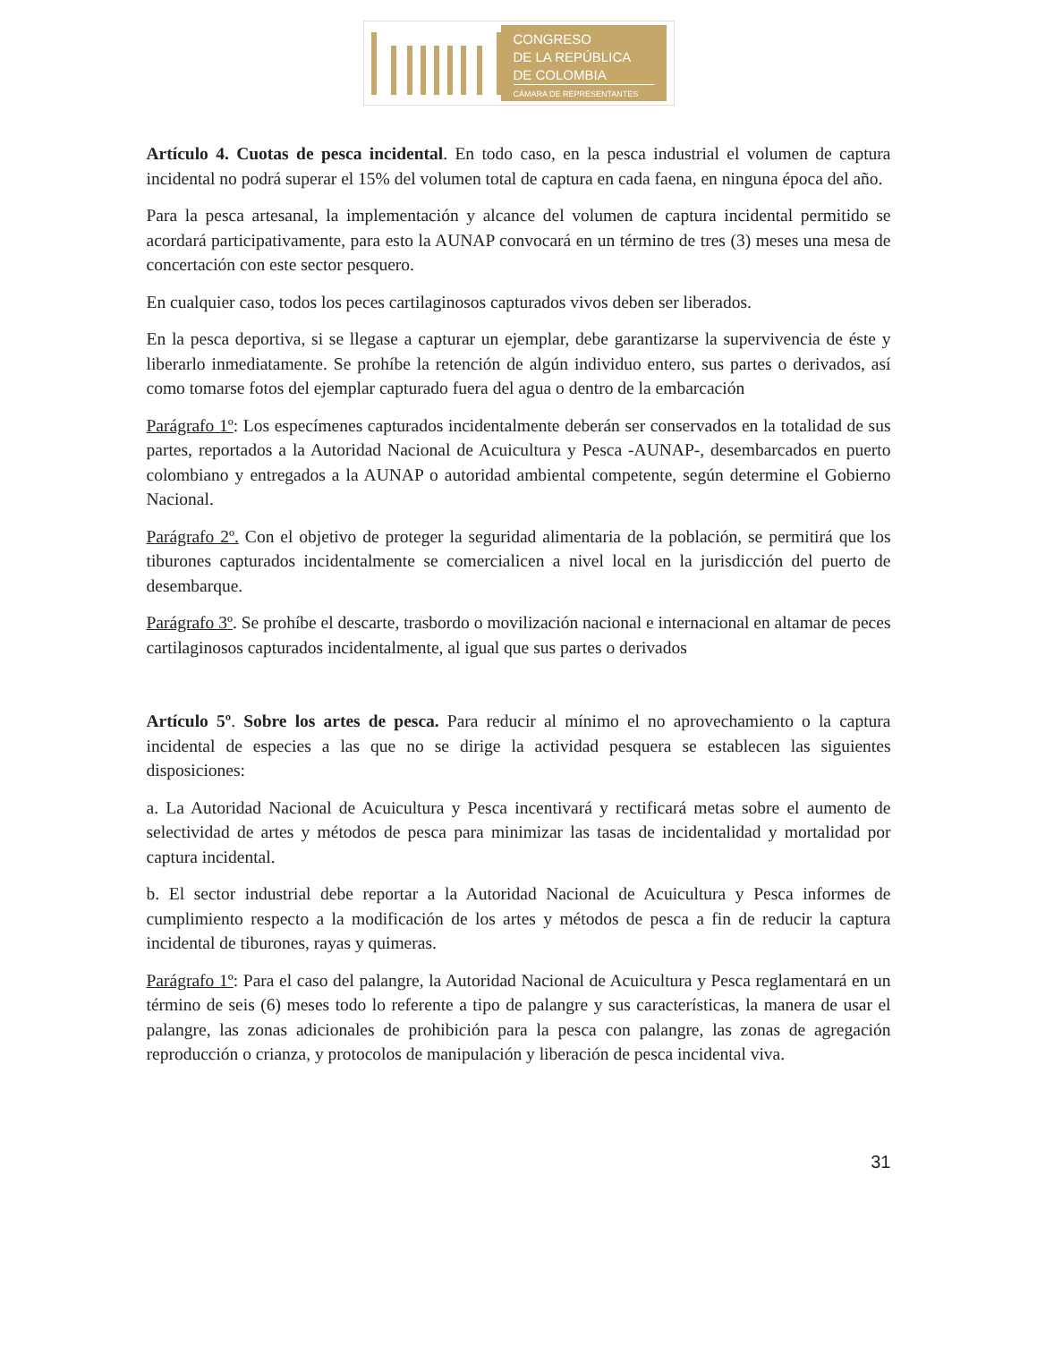CONGRESO
DE LA REPÚBLICA
DE COLOMBIA
CÁMARA DE REPRESENTANTES
Artículo 4. Cuotas de pesca incidental. En todo caso, en la pesca industrial el volumen de captura incidental no podrá superar el 15% del volumen total de captura en cada faena, en ninguna época del año.
Para la pesca artesanal, la implementación y alcance del volumen de captura incidental permitido se acordará participativamente, para esto la AUNAP convocará en un término de tres (3) meses una mesa de concertación con este sector pesquero.
En cualquier caso, todos los peces cartilaginosos capturados vivos deben ser liberados.
En la pesca deportiva, si se llegase a capturar un ejemplar, debe garantizarse la supervivencia de éste y liberarlo inmediatamente. Se prohíbe la retención de algún individuo entero, sus partes o derivados, así como tomarse fotos del ejemplar capturado fuera del agua o dentro de la embarcación
Parágrafo 1º: Los especímenes capturados incidentalmente deberán ser conservados en la totalidad de sus partes, reportados a la Autoridad Nacional de Acuicultura y Pesca -AUNAP-, desembarcados en puerto colombiano y entregados a la AUNAP o autoridad ambiental competente, según determine el Gobierno Nacional.
Parágrafo 2º. Con el objetivo de proteger la seguridad alimentaria de la población, se permitirá que los tiburones capturados incidentalmente se comercialicen a nivel local en la jurisdicción del puerto de desembarque.
Parágrafo 3º. Se prohíbe el descarte, trasbordo o movilización nacional e internacional en altamar de peces cartilaginosos capturados incidentalmente, al igual que sus partes o derivados
Artículo 5º. Sobre los artes de pesca. Para reducir al mínimo el no aprovechamiento o la captura incidental de especies a las que no se dirige la actividad pesquera se establecen las siguientes disposiciones:
a. La Autoridad Nacional de Acuicultura y Pesca incentivará y rectificará metas sobre el aumento de selectividad de artes y métodos de pesca para minimizar las tasas de incidentalidad y mortalidad por captura incidental.
b. El sector industrial debe reportar a la Autoridad Nacional de Acuicultura y Pesca informes de cumplimiento respecto a la modificación de los artes y métodos de pesca a fin de reducir la captura incidental de tiburones, rayas y quimeras.
Parágrafo 1º: Para el caso del palangre, la Autoridad Nacional de Acuicultura y Pesca reglamentará en un término de seis (6) meses todo lo referente a tipo de palangre y sus características, la manera de usar el palangre, las zonas adicionales de prohibición para la pesca con palangre, las zonas de agregación reproducción o crianza, y protocolos de manipulación y liberación de pesca incidental viva.
31